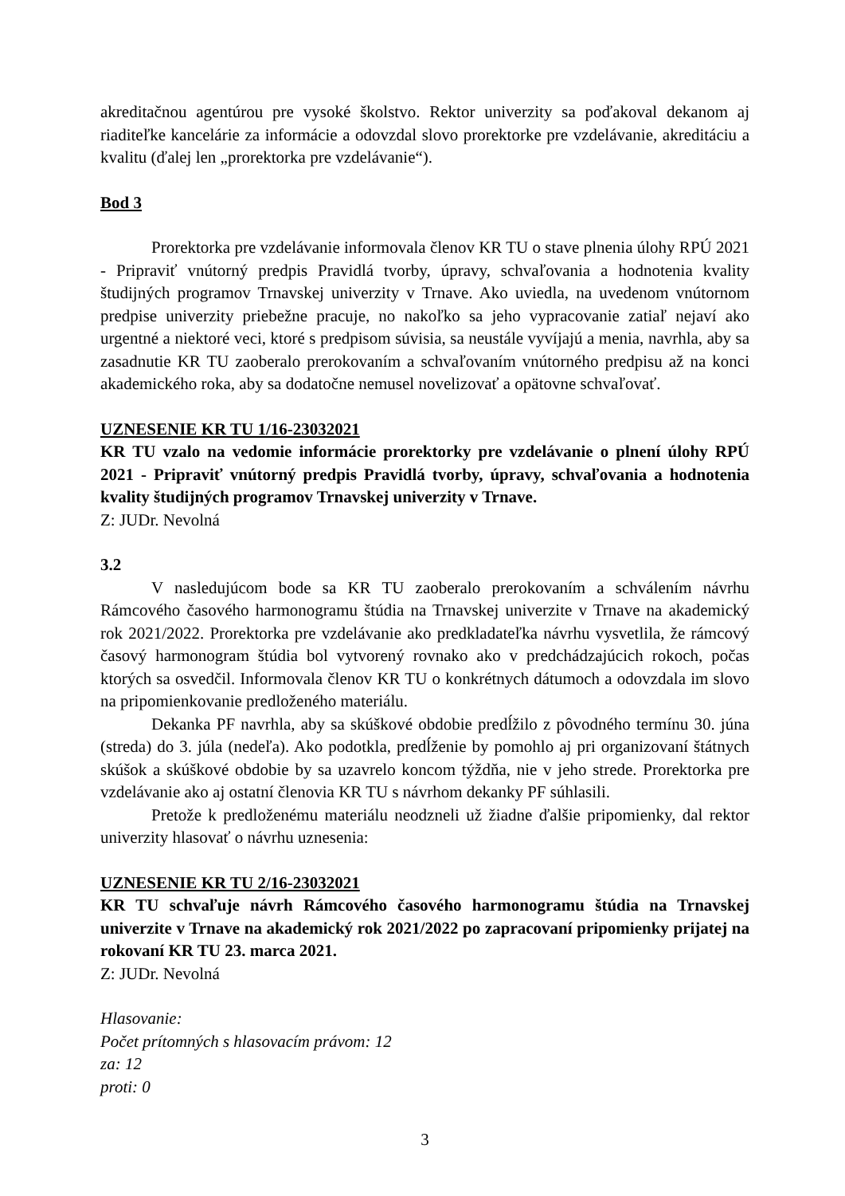akreditačnou agentúrou pre vysoké školstvo. Rektor univerzity sa poďakoval dekanom aj riaditeľke kancelárie za informácie a odovzdal slovo prorektorke pre vzdelávanie, akreditáciu a kvalitu (ďalej len „prorektorka pre vzdelávanie“).
Bod 3
Prorektorka pre vzdelávanie informovala členov KR TU o stave plnenia úlohy RPÚ 2021 - Pripraviť vnútorný predpis Pravidlá tvorby, úpravy, schvaľovania a hodnotenia kvality študijných programov Trnavskej univerzity v Trnave. Ako uviedla, na uvedenom vnútornom predpise univerzity priebežne pracuje, no nakoľko sa jeho vypracovanie zatiaľ nejaví ako urgentné a niektoré veci, ktoré s predpisom súvisia, sa neustále vyvíjajú a menia, navrhla, aby sa zasadnutie KR TU zaoberalo prerokovaním a schvaľovaním vnútorného predpisu až na konci akademického roka, aby sa dodatočne nemusel novelizovať a opätovne schvaľovať.
UZNESENIE KR TU 1/16-23032021
KR TU vzalo na vedomie informácie prorektorky pre vzdelávanie o plnení úlohy RPÚ 2021 - Pripraviť vnútorný predpis Pravidlá tvorby, úpravy, schvaľovania a hodnotenia kvality študijných programov Trnavskej univerzity v Trnave.
Z: JUDr. Nevolná
3.2
V nasledujúcom bode sa KR TU zaoberalo prerokovaním a schválením návrhu Rámcového časového harmonogramu štúdia na Trnavskej univerzite v Trnave na akademický rok 2021/2022. Prorektorka pre vzdelávanie ako predkladateľka návrhu vysvetlila, že rámcový časový harmonogram štúdia bol vytvorený rovnako ako v predchádzajúcich rokoch, počas ktorých sa osvedčil. Informovala členov KR TU o konkrétnych dátumoch a odovzdala im slovo na pripomienkovanie predloženého materiálu.
Dekanka PF navrhla, aby sa skúškové obdobie predĺžilo z pôvodného termínu 30. júna (streda) do 3. júla (nedeľa). Ako podotkla, predĺženie by pomohlo aj pri organizovaní štátnych skúšok a skúškové obdobie by sa uzavrelo koncom týždňa, nie v jeho strede. Prorektorka pre vzdelávanie ako aj ostatní členovia KR TU s návrhom dekanky PF súhlasili.
Pretože k predloženému materiálu neodzneli už žiadne ďalšie pripomienky, dal rektor univerzity hlasovať o návrhu uznesenia:
UZNESENIE KR TU 2/16-23032021
KR TU schvaľuje návrh Rámcového časového harmonogramu štúdia na Trnavskej univerzite v Trnave na akademický rok 2021/2022 po zapracovaní pripomienky prijatej na rokovaní KR TU 23. marca 2021.
Z: JUDr. Nevolná
Hlasovanie:
Počet prítomných s hlasovacím právom: 12
za: 12
proti: 0
3